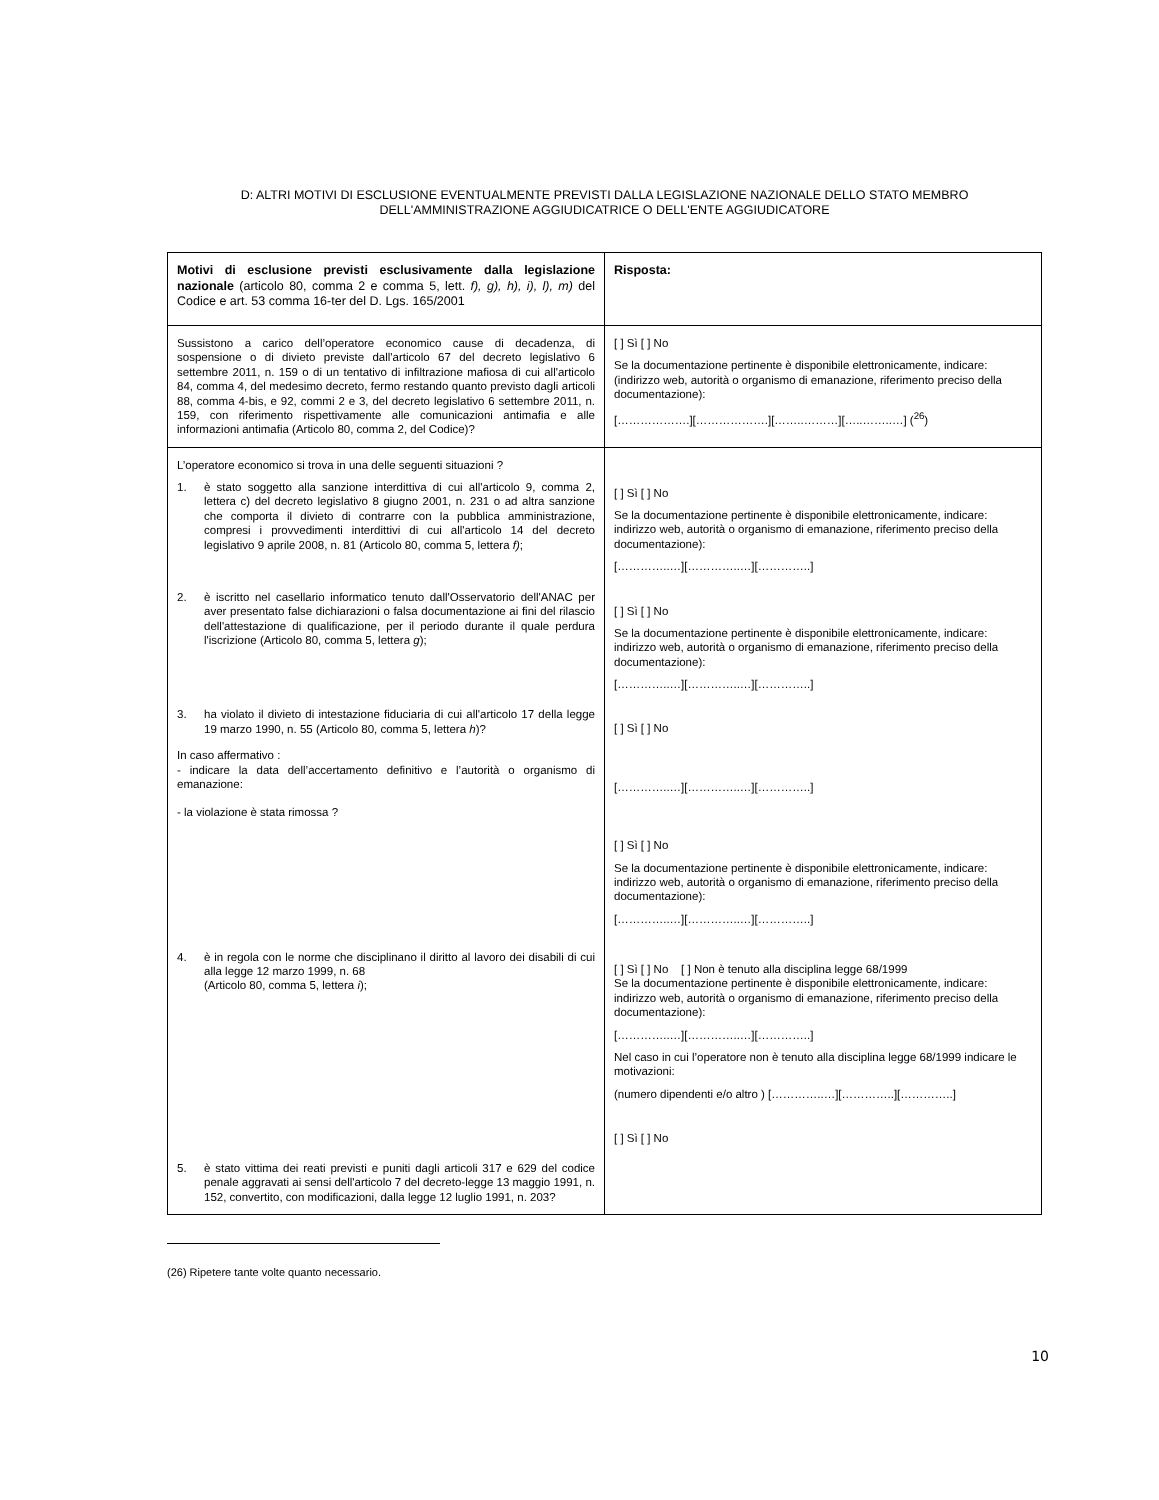D: ALTRI MOTIVI DI ESCLUSIONE EVENTUALMENTE PREVISTI DALLA LEGISLAZIONE NAZIONALE DELLO STATO MEMBRO DELL'AMMINISTRAZIONE AGGIUDICATRICE O DELL'ENTE AGGIUDICATORE
| Motivi di esclusione previsti esclusivamente dalla legislazione nazionale (articolo 80, comma 2 e comma 5, lett. f), g), h), i), l), m) del Codice e art. 53 comma 16-ter del D. Lgs. 165/2001 | Risposta: |
| Sussistono a carico dell’operatore economico cause di decadenza, di sospensione o di divieto previste dall'articolo 67 del decreto legislativo 6 settembre 2011, n. 159 o di un tentativo di infiltrazione mafiosa di cui all'articolo 84, comma 4, del medesimo decreto, fermo restando quanto previsto dagli articoli 88, comma 4-bis, e 92, commi 2 e 3, del decreto legislativo 6 settembre 2011, n. 159, con riferimento rispettivamente alle comunicazioni antimafia e alle informazioni antimafia (Articolo 80, comma 2, del Codice)? | [ ] Sì [ ] No Se la documentazione pertinente è disponibile elettronicamente, indicare: (indirizzo web, autorità o organismo di emanazione, riferimento preciso della documentazione): [……………….][……………….][……..………][…..……..…] (<sup>26</sup>) |
| L’operatore economico si trova in una delle seguenti situazioni ? 1. è stato soggetto alla sanzione interdittiva di cui all'articolo 9, comma 2, lettera c) del decreto legislativo 8 giugno 2001, n. 231 o ad altra sanzione che comporta il divieto di contrarre con la pubblica amministrazione, compresi i provvedimenti interdittivi di cui all'articolo 14 del decreto legislativo 9 aprile 2008, n. 81 (Articolo 80, comma 5, lettera f) ; 2. è iscritto nel casellario informatico tenuto dall'Osservatorio dell'ANAC per aver presentato false dichiarazioni o falsa documentazione ai fini del rilascio dell'attestazione di qualificazione, per il periodo durante il quale perdura l'iscrizione (Articolo 80, comma 5, lettera g ); 3. ha violato il divieto di intestazione fiduciaria di cui all'articolo 17 della legge 19 marzo 1990, n. 55 (Articolo 80, comma 5, lettera h )? In caso affermativo : - indicare la data dell’accertamento definitivo e l’autorità o organismo di emanazione: - la violazione è stata rimossa ? 4. è in regola con le norme che disciplinano il diritto al lavoro dei disabili di cui alla legge 12 marzo 1999, n. 68 (Articolo 80, comma 5, lettera i ); 5. è stato vittima dei reati previsti e puniti dagli articoli 317 e 629 del codice penale aggravati ai sensi dell'articolo 7 del decreto-legge 13 maggio 1991, n. 152, convertito, con modificazioni, dalla legge 12 luglio 1991, n. 203? | [ ] Sì [ ] No Se la documentazione pertinente è disponibile elettronicamente, indicare: indirizzo web, autorità o organismo di emanazione, riferimento preciso della documentazione): […………..…][…………..…][…………..] [ ] Sì [ ] No Se la documentazione pertinente è disponibile elettronicamente, indicare: indirizzo web, autorità o organismo di emanazione, riferimento preciso della documentazione): […………..…][…………..…][…………..] [ ] Sì [ ] No […………..…][…………..…][…………..] [ ] Sì [ ] No Se la documentazione pertinente è disponibile elettronicamente, indicare: indirizzo web, autorità o organismo di emanazione, riferimento preciso della documentazione): […………..…][…………..…][…………..] [ ] Sì [ ] No [ ] Non è tenuto alla disciplina legge 68/1999 Se la documentazione pertinente è disponibile elettronicamente, indicare: indirizzo web, autorità o organismo di emanazione, riferimento preciso della documentazione): […………..…][…………..…][…………..] Nel caso in cui l’operatore non è tenuto alla disciplina legge 68/1999 indicare le motivazioni: (numero dipendenti e/o altro ) […………..…][…………..][…………..] [ ] Sì [ ] No |
(26) Ripetere tante volte quanto necessario.
10